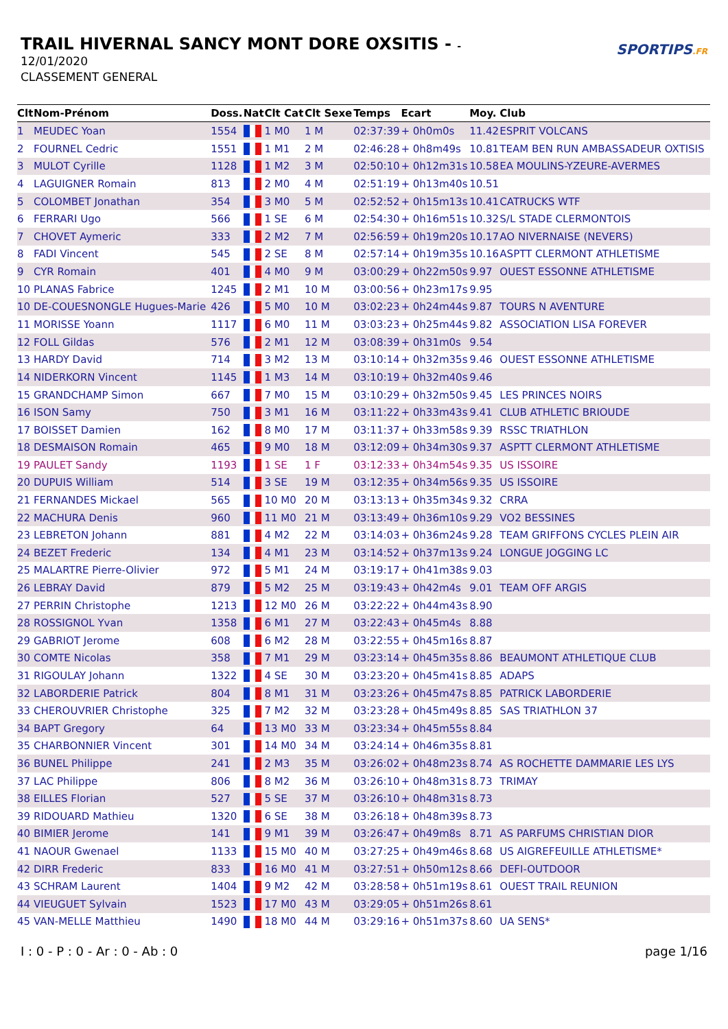TRAIL HIVERNAL SANCY MONT DORE OXSITIS - -
12/01/2020
CLASSEMENT GENERAL
SPORTIPS.FR
| Clt | Nom-Prénom | Doss. | Nat | Clt Cat | Clt Sexe | Temps | Ecart | Moy. | Club |
| --- | --- | --- | --- | --- | --- | --- | --- | --- | --- |
| 1 | MEUDEC Yoan | 1554 | | 1 M0 | 1 M | 02:37:39 | + 0h0m0s | 11.42 | ESPRIT VOLCANS |
| 2 | FOURNEL Cedric | 1551 | | 1 M1 | 2 M | 02:46:28 | + 0h8m49s | 10.81 | TEAM BEN RUN AMBASSADEUR OXTISIS |
| 3 | MULOT Cyrille | 1128 | | 1 M2 | 3 M | 02:50:10 | + 0h12m31s | 10.58 | EA MOULINS-YZEURE-AVERMES |
| 4 | LAGUIGNER Romain | 813 | | 2 M0 | 4 M | 02:51:19 | + 0h13m40s | 10.51 | |
| 5 | COLOMBET Jonathan | 354 | | 3 M0 | 5 M | 02:52:52 | + 0h15m13s | 10.41 | CATRUCKS WTF |
| 6 | FERRARI Ugo | 566 | | 1 SE | 6 M | 02:54:30 | + 0h16m51s | 10.32 | S/L STADE CLERMONTOIS |
| 7 | CHOVET Aymeric | 333 | | 2 M2 | 7 M | 02:56:59 | + 0h19m20s | 10.17 | AO NIVERNAISE (NEVERS) |
| 8 | FADI Vincent | 545 | | 2 SE | 8 M | 02:57:14 | + 0h19m35s | 10.16 | ASPTT CLERMONT ATHLETISME |
| 9 | CYR Romain | 401 | | 4 M0 | 9 M | 03:00:29 | + 0h22m50s | 9.97 | OUEST ESSONNE ATHLETISME |
| 10 | PLANAS Fabrice | 1245 | | 2 M1 | 10 M | 03:00:56 | + 0h23m17s | 9.95 | |
| 10 | DE-COUESNONGLE Hugues-Marie | 426 | | 5 M0 | 10 M | 03:02:23 | + 0h24m44s | 9.87 | TOURS N AVENTURE |
| 11 | MORISSE Yoann | 1117 | | 6 M0 | 11 M | 03:03:23 | + 0h25m44s | 9.82 | ASSOCIATION LISA FOREVER |
| 12 | FOLL Gildas | 576 | | 2 M1 | 12 M | 03:08:39 | + 0h31m0s | 9.54 | |
| 13 | HARDY David | 714 | | 3 M2 | 13 M | 03:10:14 | + 0h32m35s | 9.46 | OUEST ESSONNE ATHLETISME |
| 14 | NIDERKORN Vincent | 1145 | | 1 M3 | 14 M | 03:10:19 | + 0h32m40s | 9.46 | |
| 15 | GRANDCHAMP Simon | 667 | | 7 M0 | 15 M | 03:10:29 | + 0h32m50s | 9.45 | LES PRINCES NOIRS |
| 16 | ISON Samy | 750 | | 3 M1 | 16 M | 03:11:22 | + 0h33m43s | 9.41 | CLUB ATHLETIC BRIOUDE |
| 17 | BOISSET Damien | 162 | | 8 M0 | 17 M | 03:11:37 | + 0h33m58s | 9.39 | RSSC TRIATHLON |
| 18 | DESMAISON Romain | 465 | | 9 M0 | 18 M | 03:12:09 | + 0h34m30s | 9.37 | ASPTT CLERMONT ATHLETISME |
| 19 | PAULET Sandy | 1193 | | 1 SE | 1 F | 03:12:33 | + 0h34m54s | 9.35 | US ISSOIRE |
| 20 | DUPUIS William | 514 | | 3 SE | 19 M | 03:12:35 | + 0h34m56s | 9.35 | US ISSOIRE |
| 21 | FERNANDES Mickael | 565 | | 10 M0 | 20 M | 03:13:13 | + 0h35m34s | 9.32 | CRRA |
| 22 | MACHURA Denis | 960 | | 11 M0 | 21 M | 03:13:49 | + 0h36m10s | 9.29 | VO2 BESSINES |
| 23 | LEBRETON Johann | 881 | | 4 M2 | 22 M | 03:14:03 | + 0h36m24s | 9.28 | TEAM GRIFFONS CYCLES PLEIN AIR |
| 24 | BEZET Frederic | 134 | | 4 M1 | 23 M | 03:14:52 | + 0h37m13s | 9.24 | LONGUE JOGGING LC |
| 25 | MALARTRE Pierre-Olivier | 972 | | 5 M1 | 24 M | 03:19:17 | + 0h41m38s | 9.03 | |
| 26 | LEBRAY David | 879 | | 5 M2 | 25 M | 03:19:43 | + 0h42m4s | 9.01 | TEAM OFF ARGIS |
| 27 | PERRIN Christophe | 1213 | | 12 M0 | 26 M | 03:22:22 | + 0h44m43s | 8.90 | |
| 28 | ROSSIGNOL Yvan | 1358 | | 6 M1 | 27 M | 03:22:43 | + 0h45m4s | 8.88 | |
| 29 | GABRIOT Jerome | 608 | | 6 M2 | 28 M | 03:22:55 | + 0h45m16s | 8.87 | |
| 30 | COMTE Nicolas | 358 | | 7 M1 | 29 M | 03:23:14 | + 0h45m35s | 8.86 | BEAUMONT ATHLETIQUE CLUB |
| 31 | RIGOULAY Johann | 1322 | | 4 SE | 30 M | 03:23:20 | + 0h45m41s | 8.85 | ADAPS |
| 32 | LABORDERIE Patrick | 804 | | 8 M1 | 31 M | 03:23:26 | + 0h45m47s | 8.85 | PATRICK LABORDERIE |
| 33 | CHEROUVRIER Christophe | 325 | | 7 M2 | 32 M | 03:23:28 | + 0h45m49s | 8.85 | SAS TRIATHLON 37 |
| 34 | BAPT Gregory | 64 | | 13 M0 | 33 M | 03:23:34 | + 0h45m55s | 8.84 | |
| 35 | CHARBONNIER Vincent | 301 | | 14 M0 | 34 M | 03:24:14 | + 0h46m35s | 8.81 | |
| 36 | BUNEL Philippe | 241 | | 2 M3 | 35 M | 03:26:02 | + 0h48m23s | 8.74 | AS ROCHETTE DAMMARIE LES LYS |
| 37 | LAC Philippe | 806 | | 8 M2 | 36 M | 03:26:10 | + 0h48m31s | 8.73 | TRIMAY |
| 38 | EILLES Florian | 527 | | 5 SE | 37 M | 03:26:10 | + 0h48m31s | 8.73 | |
| 39 | RIDOUARD Mathieu | 1320 | | 6 SE | 38 M | 03:26:18 | + 0h48m39s | 8.73 | |
| 40 | BIMIER Jerome | 141 | | 9 M1 | 39 M | 03:26:47 | + 0h49m8s | 8.71 | AS PARFUMS CHRISTIAN DIOR |
| 41 | NAOUR Gwenael | 1133 | | 15 M0 | 40 M | 03:27:25 | + 0h49m46s | 8.68 | US AIGREFEUILLE ATHLETISME* |
| 42 | DIRR Frederic | 833 | | 16 M0 | 41 M | 03:27:51 | + 0h50m12s | 8.66 | DEFI-OUTDOOR |
| 43 | SCHRAM Laurent | 1404 | | 9 M2 | 42 M | 03:28:58 | + 0h51m19s | 8.61 | OUEST TRAIL REUNION |
| 44 | VIEUGUET Sylvain | 1523 | | 17 M0 | 43 M | 03:29:05 | + 0h51m26s | 8.61 | |
| 45 | VAN-MELLE Matthieu | 1490 | | 18 M0 | 44 M | 03:29:16 | + 0h51m37s | 8.60 | UA SENS* |
I : 0 - P : 0 - Ar : 0 - Ab : 0 page 1/16